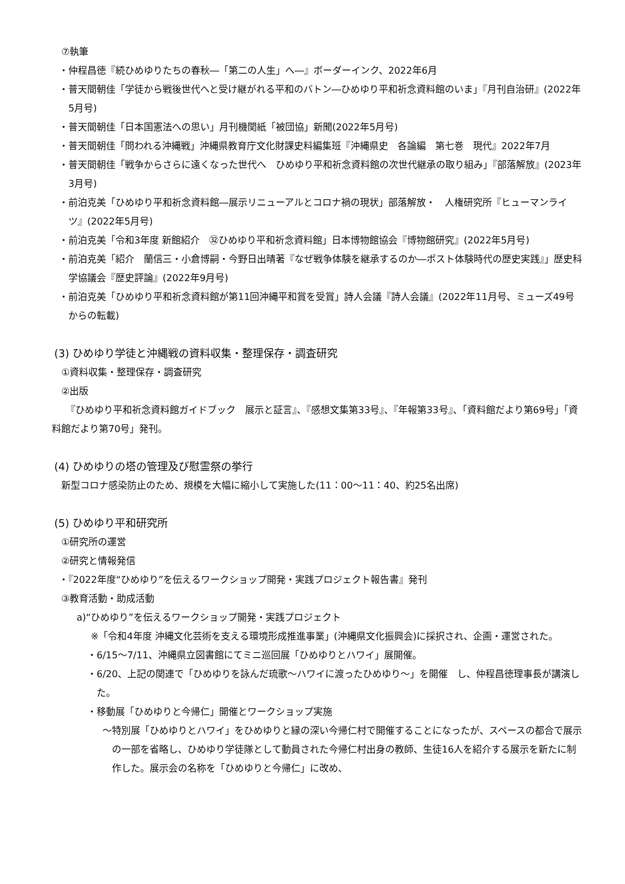⑦執筆
・仲程昌徳『続ひめゆりたちの春秋―「第二の人生」へ―』ボーダーインク、2022年6月
・普天間朝佳「学徒から戦後世代へと受け継がれる平和のバトン―ひめゆり平和祈念資料館のいま」『月刊自治研』(2022年5月号)
・普天間朝佳「日本国憲法への思い」月刊機関紙「被団協」新聞(2022年5月号)
・普天間朝佳「問われる沖縄戦」沖縄県教育庁文化財課史料編集班『沖縄県史　各論編　第七巻　現代』2022年7月
・普天間朝佳「戦争からさらに遠くなった世代へ　ひめゆり平和祈念資料館の次世代継承の取り組み」『部落解放』(2023年3月号)
・前泊克美「ひめゆり平和祈念資料館―展示リニューアルとコロナ禍の現状」部落解放・　人権研究所『ヒューマンライツ』(2022年5月号)
・前泊克美「令和3年度 新館紹介　㉜ひめゆり平和祈念資料館」日本博物館協会『博物館研究』(2022年5月号)
・前泊克美「紹介　蘭信三・小倉博嗣・今野日出晴著『なぜ戦争体験を継承するのか―ポスト体験時代の歴史実践』」歴史科学協議会『歴史評論』(2022年9月号)
・前泊克美「ひめゆり平和祈念資料館が第11回沖縄平和賞を受賞」詩人会議『詩人会議』(2022年11月号、ミューズ49号からの転載)
(3) ひめゆり学徒と沖縄戦の資料収集・整理保存・調査研究
①資料収集・整理保存・調査研究
②出版
『ひめゆり平和祈念資料館ガイドブック　展示と証言』、『感想文集第33号』、『年報第33号』、「資料館だより第69号」「資料館だより第70号」発刊。
(4) ひめゆりの塔の管理及び慰霊祭の挙行
新型コロナ感染防止のため、規模を大幅に縮小して実施した(11：00～11：40、約25名出席)
(5) ひめゆり平和研究所
①研究所の運営
②研究と情報発信
・『2022年度“ひめゆり”を伝えるワークショップ開発・実践プロジェクト報告書』発刊
③教育活動・助成活動
a)“ひめゆり”を伝えるワークショップ開発・実践プロジェクト
※「令和4年度 沖縄文化芸術を支える環境形成推進事業」(沖縄県文化振興会)に採択され、企画・運営された。
・6/15～7/11、沖縄県立図書館にてミニ巡回展「ひめゆりとハワイ」展開催。
・6/20、上記の関連で「ひめゆりを詠んだ琉歌～ハワイに渡ったひめゆり～」を開催　し、仲程昌徳理事長が講演した。
・移動展「ひめゆりと今帰仁」開催とワークショップ実施
～特別展「ひめゆりとハワイ」をひめゆりと縁の深い今帰仁村で開催することになったが、スペースの都合で展示の一部を省略し、ひめゆり学徒隊として動員された今帰仁村出身の教師、生徒16人を紹介する展示を新たに制作した。展示会の名称を「ひめゆりと今帰仁」に改め、